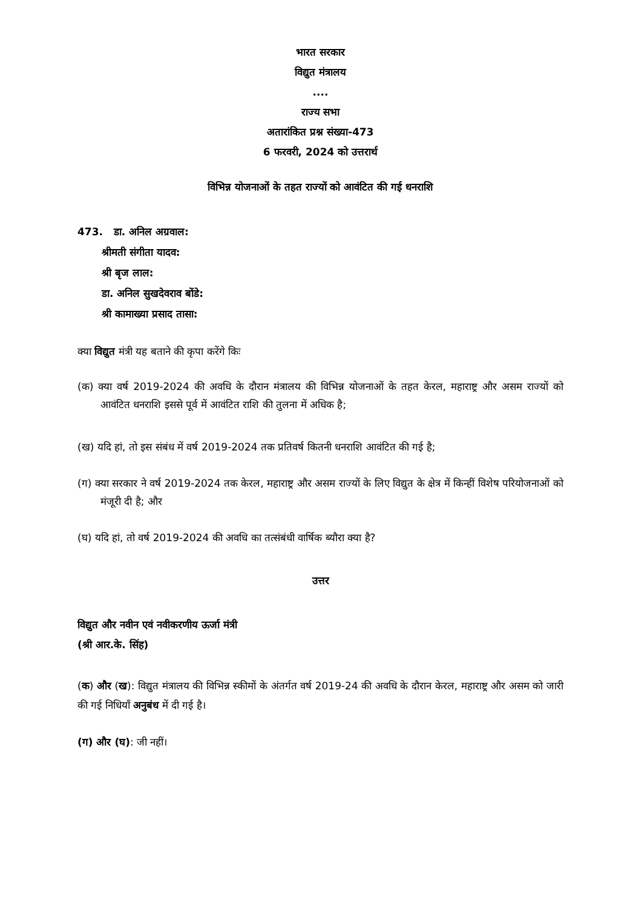भारत सरकार
विद्युत मंत्रालय
....
राज्य सभा
अतारांकित प्रश्न संख्या-473
6 फरवरी, 2024 को उत्तरार्थ
विभिन्न योजनाओं के तहत राज्यों को आवंटित की गई धनराशि
473. डा. अनिल अग्रवाल:
श्रीमती संगीता यादव:
श्री बृज लाल:
डा. अनिल सुखदेवराव बोंडे:
श्री कामाख्या प्रसाद तासा:
क्या विद्युत मंत्री यह बताने की कृपा करेंगे किः
(क) क्या वर्ष 2019-2024 की अवधि के दौरान मंत्रालय की विभिन्न योजनाओं के तहत केरल, महाराष्ट्र और असम राज्यों को आवंटित धनराशि इससे पूर्व में आवंटित राशि की तुलना में अधिक है;
(ख) यदि हां, तो इस संबंध में वर्ष 2019-2024 तक प्रतिवर्ष कितनी धनराशि आवंटित की गई है;
(ग) क्या सरकार ने वर्ष 2019-2024 तक केरल, महाराष्ट्र और असम राज्यों के लिए विद्युत के क्षेत्र में किन्हीं विशेष परियोजनाओं को मंजूरी दी है; और
(घ) यदि हां, तो वर्ष 2019-2024 की अवधि का तत्संबंधी वार्षिक ब्यौरा क्या है?
उत्तर
विद्युत और नवीन एवं नवीकरणीय ऊर्जा मंत्री
(श्री आर.के. सिंह)
(क) और (ख): विद्युत मंत्रालय की विभिन्न स्कीमों के अंतर्गत वर्ष 2019-24 की अवधि के दौरान केरल, महाराष्ट्र और असम को जारी की गई निधियाँ अनुबंध में दी गई है।
(ग) और (घ): जी नहीं।